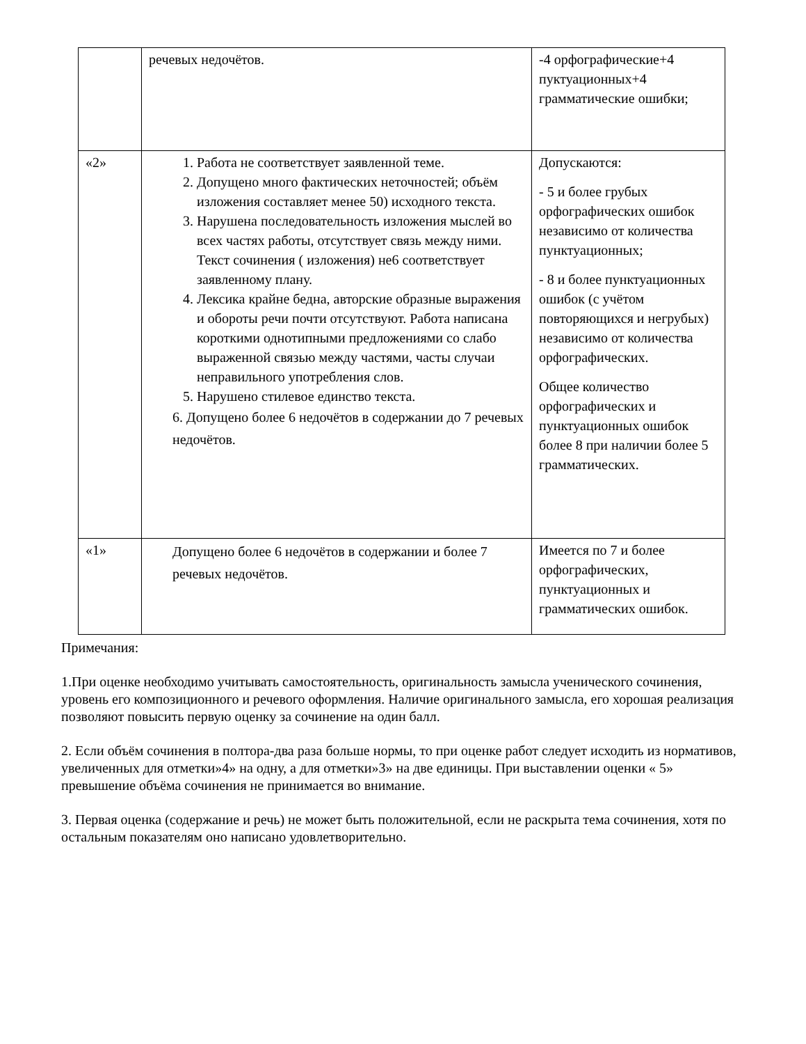| | речевых недочётов. | -4 орфографические+4 пуктуационных+4 грамматические ошибки; |
| «2» | 1. Работа не соответствует заявленной теме. 2. Допущено много фактических неточностей; объём изложения составляет менее 50) исходного текста. 3. Нарушена последовательность изложения мыслей во всех частях работы, отсутствует связь между ними. Текст сочинения ( изложения) не6 соответствует заявленному плану. 4. Лексика крайне бедна, авторские образные выражения и обороты речи почти отсутствуют. Работа написана короткими однотипными предложениями со слабо выраженной связью между частями, часты случаи неправильного употребления слов. 5. Нарушено стилевое единство текста. 6. Допущено более 6 недочётов в содержании до 7 речевых недочётов. | Допускаются: - 5 и более грубых орфографических ошибок независимо от количества пунктуационных; - 8 и более пунктуационных ошибок (с учётом повторяющихся и негрубых) независимо от количества орфографических. Общее количество орфографических и пунктуационных ошибок более 8 при наличии более 5 грамматических. |
| «1» | Допущено более 6 недочётов в содержании и более 7 речевых недочётов. | Имеется по 7 и более орфографических, пунктуационных и грамматических ошибок. |
Примечания:
1.При оценке необходимо учитывать самостоятельность, оригинальность замысла ученического сочинения, уровень его композиционного и речевого оформления. Наличие оригинального замысла, его хорошая реализация позволяют повысить первую оценку за сочинение на один балл.
2. Если объём сочинения в полтора-два раза больше нормы, то при оценке работ следует исходить из нормативов, увеличенных для отметки»4» на одну, а для отметки»3» на две единицы. При выставлении оценки « 5» превышение объёма сочинения не принимается во внимание.
3. Первая оценка (содержание и речь) не может быть положительной, если не раскрыта тема сочинения, хотя по остальным показателям оно написано удовлетворительно.